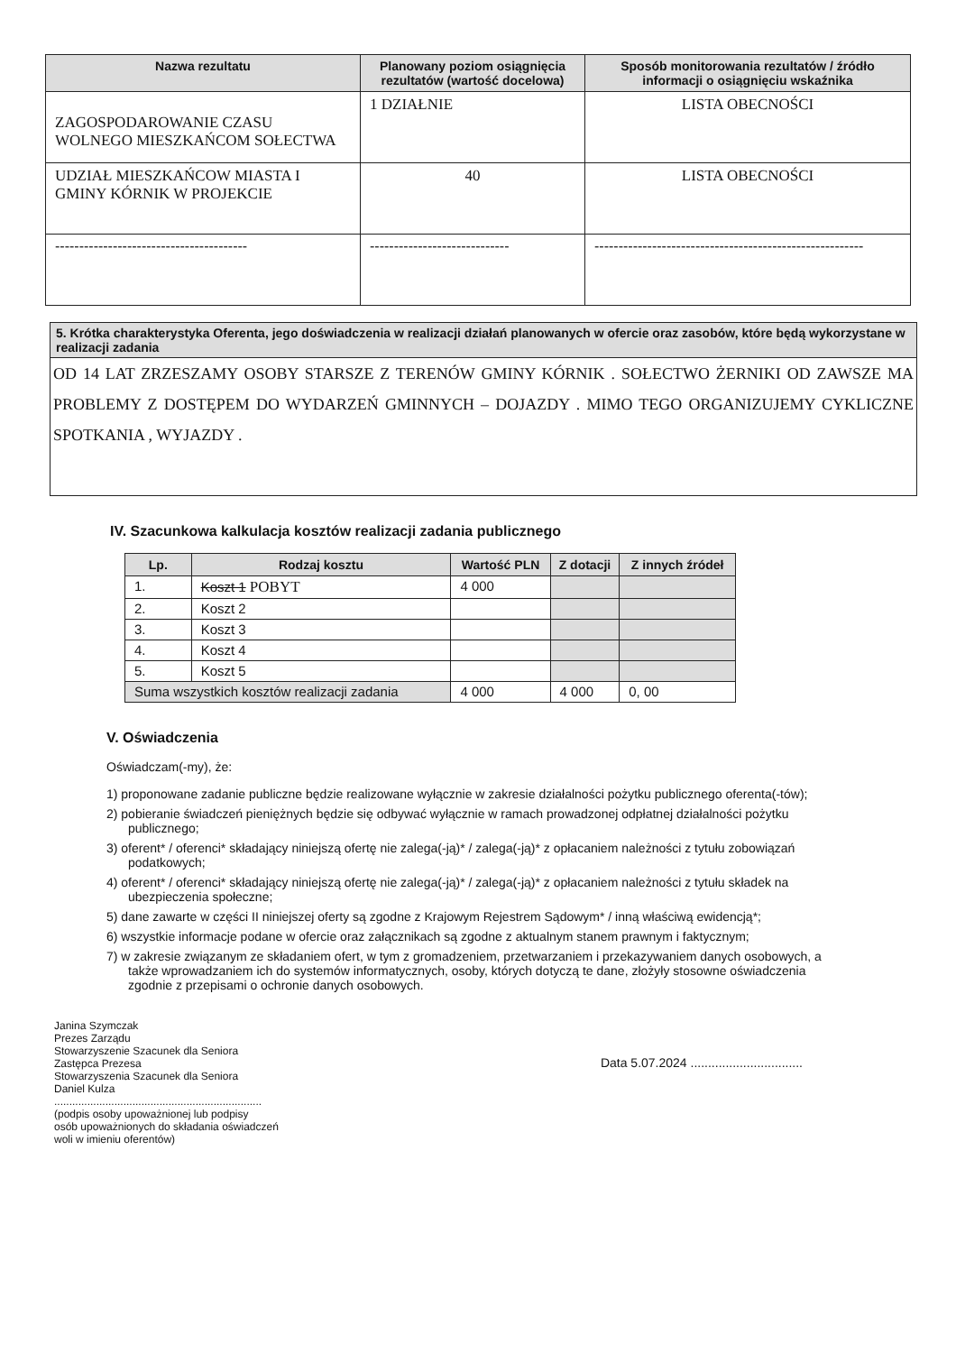| Nazwa rezultatu | Planowany poziom osiągnięcia rezultatów (wartość docelowa) | Sposób monitorowania rezultatów / źródło informacji o osiągnięciu wskaźnika |
| --- | --- | --- |
| ZAGOSPODAROWANIE CZASU WOLNEGO MIESZKAŃCOM SOŁECTWA | 1 DZIAŁNIE | LISTA OBECNOŚCI |
| UDZIAŁ MIESZKAŃCOW MIASTA I GMINY KÓRNIK W PROJEKCIE | 40 | LISTA OBECNOŚCI |
| ---------------------------------------- | ----------------------------- | -------------------------------------------------------- |
5. Krótka charakterystyka Oferenta, jego doświadczenia w realizacji działań planowanych w ofercie oraz zasobów, które będą wykorzystane w realizacji zadania
OD 14 LAT ZRZESZAMY OSOBY STARSZE Z TERENÓW GMINY KÓRNIK . SOŁECTWO ŻERNIKI OD ZAWSZE MA PROBLEMY Z DOSTĘPEM DO WYDARZEŃ GMINNYCH – DOJAZDY . MIMO TEGO ORGANIZUJEMY CYKLICZNE SPOTKANIA , WYJAZDY .
IV. Szacunkowa kalkulacja kosztów realizacji zadania publicznego
| Lp. | Rodzaj kosztu | Wartość PLN | Z dotacji | Z innych źródeł |
| --- | --- | --- | --- | --- |
| 1. | Koszt 1 POBYT | 4 000 | | |
| 2. | Koszt 2 | | | |
| 3. | Koszt 3 | | | |
| 4. | Koszt 4 | | | |
| 5. | Koszt 5 | | | |
| Suma wszystkich kosztów realizacji zadania | | 4 000 | 4 000 | 0, 00 |
V. Oświadczenia
Oświadczam(-my), że:
1) proponowane zadanie publiczne będzie realizowane wyłącznie w zakresie działalności pożytku publicznego oferenta(-tów);
2) pobieranie świadczeń pieniężnych będzie się odbywać wyłącznie w ramach prowadzonej odpłatnej działalności pożytku publicznego;
3) oferent* / oferenci* składający niniejszą ofertę nie zalega(-ją)* / zalega(-ją)* z opłacaniem należności z tytułu zobowiązań podatkowych;
4) oferent* / oferenci* składający niniejszą ofertę nie zalega(-ją)* / zalega(-ją)* z opłacaniem należności z tytułu składek na ubezpieczenia społeczne;
5) dane zawarte w części II niniejszej oferty są zgodne z Krajowym Rejestrem Sądowym* / inną właściwą ewidencją*;
6) wszystkie informacje podane w ofercie oraz załącznikach są zgodne z aktualnym stanem prawnym i faktycznym;
7) w zakresie związanym ze składaniem ofert, w tym z gromadzeniem, przetwarzaniem i przekazywaniem danych osobowych, a także wprowadzaniem ich do systemów informatycznych, osoby, których dotyczą te dane, złożyły stosowne oświadczenia zgodnie z przepisami o ochronie danych osobowych.
Janina Szymczak
Prezes Zarządu
Stowarzyszenie Szacunek dla Seniora
Zastępca Prezesa
Stowarzyszenia Szacunek dla Seniora
Daniel Kulza
.....................................................................
(podpis osoby upoważnionej lub podpisy
osób upoważnionych do składania oświadczeń
woli w imieniu oferentów)
Data 5.07.2024 ................................